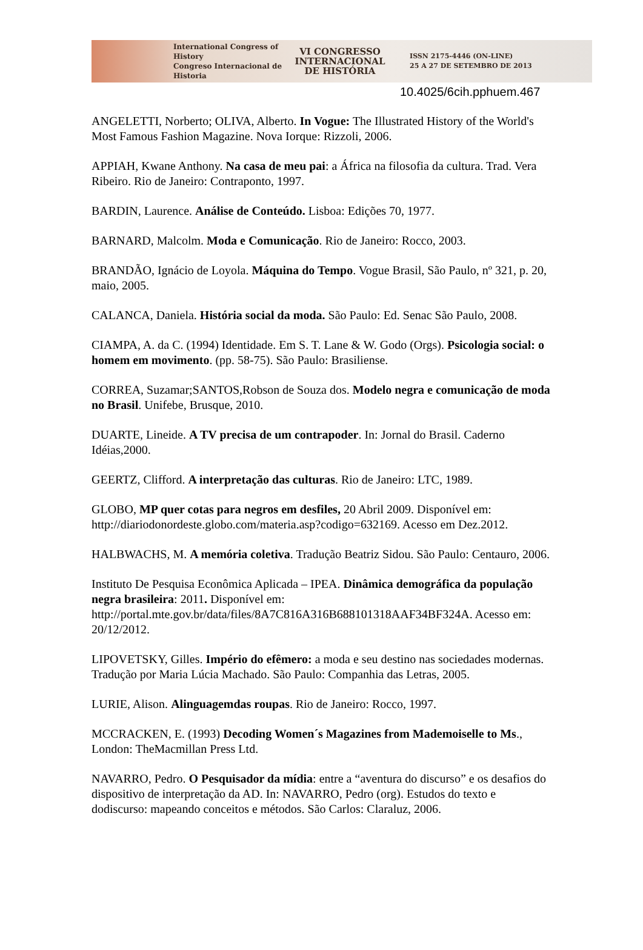International Congress of History
Congreso Internacional de Historia
VI CONGRESSO
INTERNACIONAL
DE HISTÓRIA
ISSN 2175-4446 (ON-LINE)
25 A 27 DE SETEMBRO DE 2013
10.4025/6cih.pphuem.467
ANGELETTI, Norberto; OLIVA, Alberto. In Vogue: The Illustrated History of the World's Most Famous Fashion Magazine. Nova Iorque: Rizzoli, 2006.
APPIAH, Kwane Anthony. Na casa de meu pai: a África na filosofia da cultura. Trad. Vera Ribeiro. Rio de Janeiro: Contraponto, 1997.
BARDIN, Laurence. Análise de Conteúdo. Lisboa: Edições 70, 1977.
BARNARD, Malcolm. Moda e Comunicação. Rio de Janeiro: Rocco, 2003.
BRANDÃO, Ignácio de Loyola. Máquina do Tempo. Vogue Brasil, São Paulo, nº 321, p. 20, maio, 2005.
CALANCA, Daniela. História social da moda. São Paulo: Ed. Senac São Paulo, 2008.
CIAMPA, A. da C. (1994) Identidade. Em S. T. Lane & W. Godo (Orgs). Psicologia social: o homem em movimento. (pp. 58-75). São Paulo: Brasiliense.
CORREA, Suzamar;SANTOS,Robson de Souza dos. Modelo negra e comunicação de moda no Brasil. Unifebe, Brusque, 2010.
DUARTE, Lineide. A TV precisa de um contrapoder. In: Jornal do Brasil. Caderno Idéias,2000.
GEERTZ, Clifford. A interpretação das culturas. Rio de Janeiro: LTC, 1989.
GLOBO, MP quer cotas para negros em desfiles, 20 Abril 2009. Disponível em: http://diariodonordeste.globo.com/materia.asp?codigo=632169. Acesso em Dez.2012.
HALBWACHS, M. A memória coletiva. Tradução Beatriz Sidou. São Paulo: Centauro, 2006.
Instituto De Pesquisa Econômica Aplicada – IPEA. Dinâmica demográfica da população negra brasileira: 2011. Disponível em: http://portal.mte.gov.br/data/files/8A7C816A316B688101318AAF34BF324A. Acesso em: 20/12/2012.
LIPOVETSKY, Gilles. Império do efêmero: a moda e seu destino nas sociedades modernas. Tradução por Maria Lúcia Machado. São Paulo: Companhia das Letras, 2005.
LURIE, Alison. Alinguagemdas roupas. Rio de Janeiro: Rocco, 1997.
MCCRACKEN, E. (1993) Decoding Women´s Magazines from Mademoiselle to Ms., London: TheMacmillan Press Ltd.
NAVARRO, Pedro. O Pesquisador da mídia: entre a “aventura do discurso” e os desafios do dispositivo de interpretação da AD. In: NAVARRO, Pedro (org). Estudos do texto e dodiscurso: mapeando conceitos e métodos. São Carlos: Claraluz, 2006.